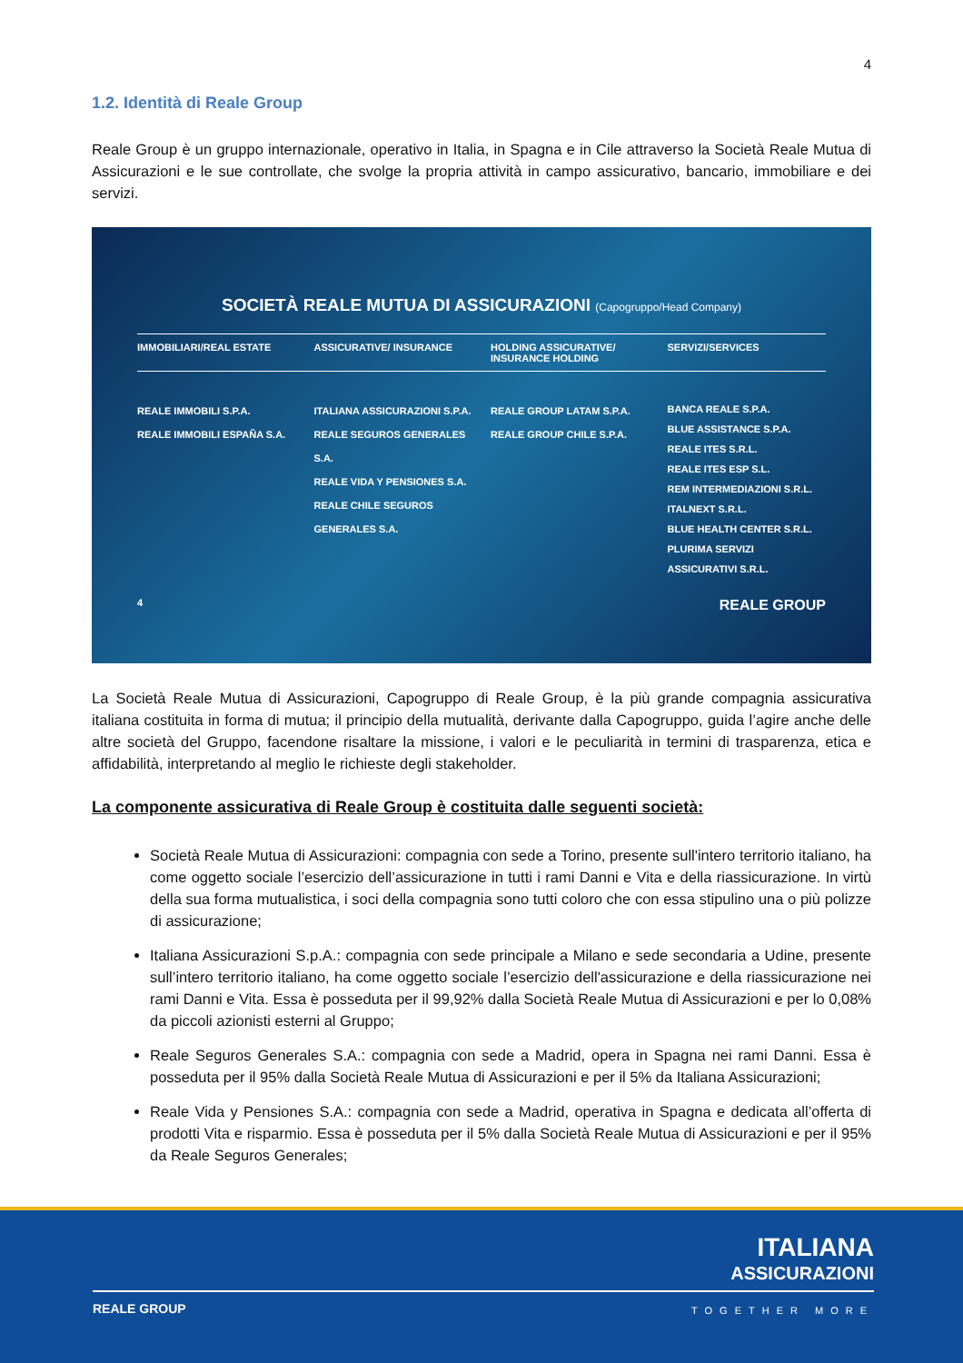4
1.2. Identità di Reale Group
Reale Group è un gruppo internazionale, operativo in Italia, in Spagna e in Cile attraverso la Società Reale Mutua di Assicurazioni e le sue controllate, che svolge la propria attività in campo assicurativo, bancario, immobiliare e dei servizi.
SOCIETÀ REALE MUTUA DI ASSICURAZIONI (Capogruppo/Head Company)
IMMOBILIARI/REAL ESTATE ASSICURATIVE/ INSURANCE HOLDING ASSICURATIVE/ INSURANCE HOLDING
SERVIZI/SERVICES
REALE IMMOBILI S.P.A.
REALE IMMOBILI ESPAÑA S.A.
ITALIANA ASSICURAZIONI S.P.A.
REALE SEGUROS GENERALES S.A.
REALE VIDA Y PENSIONES S.A.
REALE CHILE SEGUROS GENERALES S.A.
REALE GROUP LATAM S.P.A.
REALE GROUP CHILE S.P.A.
BANCA REALE S.P.A.
BLUE ASSISTANCE S.P.A.
REALE ITES S.R.L.
REALE ITES ESP S.L.
REM INTERMEDIAZIONI S.R.L.
ITALNEXT S.R.L.
BLUE HEALTH CENTER S.R.L.
PLURIMA SERVIZI ASSICURATIVI S.R.L.
4 REALE GROUP
La Società Reale Mutua di Assicurazioni, Capogruppo di Reale Group, è la più grande compagnia assicurativa italiana costituita in forma di mutua; il principio della mutualità, derivante dalla Capogruppo, guida l’agire anche delle altre società del Gruppo, facendone risaltare la missione, i valori e le peculiarità in termini di trasparenza, etica e affidabilità, interpretando al meglio le richieste degli stakeholder.
La componente assicurativa di Reale Group è costituita dalle seguenti società:
Società Reale Mutua di Assicurazioni: compagnia con sede a Torino, presente sull'intero territorio italiano, ha come oggetto sociale l’esercizio dell’assicurazione in tutti i rami Danni e Vita e della riassicurazione. In virtù della sua forma mutualistica, i soci della compagnia sono tutti coloro che con essa stipulino una o più polizze di assicurazione;
Italiana Assicurazioni S.p.A.: compagnia con sede principale a Milano e sede secondaria a Udine, presente sull’intero territorio italiano, ha come oggetto sociale l’esercizio dell'assicurazione e della riassicurazione nei rami Danni e Vita. Essa è posseduta per il 99,92% dalla Società Reale Mutua di Assicurazioni e per lo 0,08% da piccoli azionisti esterni al Gruppo;
Reale Seguros Generales S.A.: compagnia con sede a Madrid, opera in Spagna nei rami Danni. Essa è posseduta per il 95% dalla Società Reale Mutua di Assicurazioni e per il 5% da Italiana Assicurazioni;
Reale Vida y Pensiones S.A.: compagnia con sede a Madrid, operativa in Spagna e dedicata all’offerta di prodotti Vita e risparmio. Essa è posseduta per il 5% dalla Società Reale Mutua di Assicurazioni e per il 95% da Reale Seguros Generales;
ITALIANA
ASSICURAZIONI
REALE GROUP TOGETHER MORE